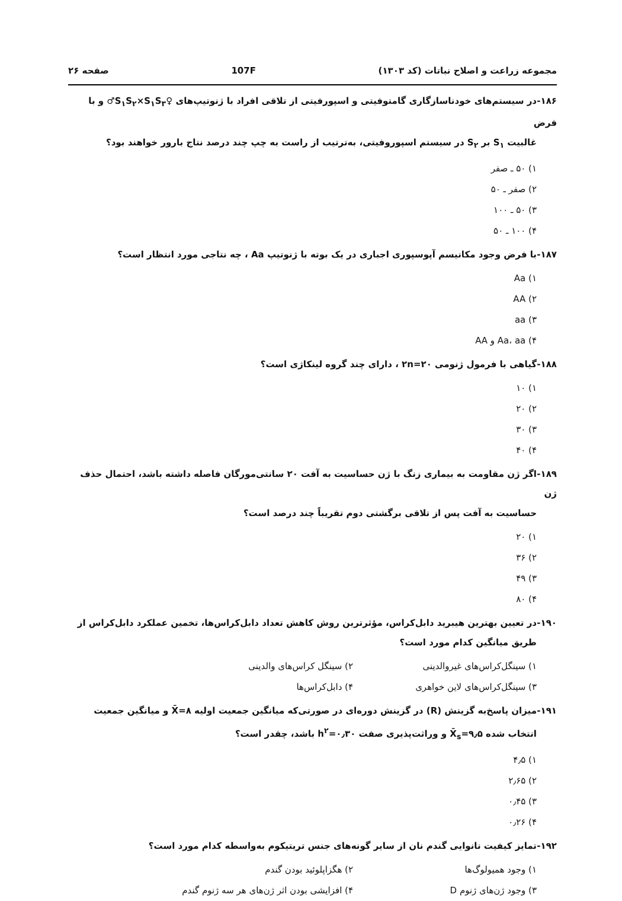مجموعه زراعت و اصلاح نباتات (کد ۱۳۰۳) 107F صفحه ۲۶
۱۸۶- در سیستم‌های خودناسازگاری گامتوفیتی و اسپورفیتی از تلاقی افراد با ژنوتیپ‌های ♀S<sub>۱</sub>S<sub>۲</sub>×S<sub>۱</sub>S<sub>۳</sub>♂ و با فرض
غالبیت S<sub>۱</sub> بر S<sub>۲</sub> در سیستم اسپوروفیتی، به‌ترتیب از راست به چپ چند درصد نتاج بارور خواهند بود؟
۱) ۵۰ ـ صفر
۲) صفر ـ ۵۰
۳) ۵۰ ـ ۱۰۰
۴) ۱۰۰ ـ ۵۰
۱۸۷- با فرض وجود مکانیسم آپوسپوری اجباری در یک بوته با ژنوتیپ Aa ، چه نتاجی مورد انتظار است؟
۱) Aa
۲) AA
۳) aa
۴) Aa، aa و AA
۱۸۸- گیاهی با فرمول ژنومی ۲n=۲۰ ، دارای چند گروه لینکاژی است؟
۱) ۱۰
۲) ۲۰
۳) ۳۰
۴) ۴۰
۱۸۹- اگر ژن مقاومت به بیماری زنگ با ژن حساسیت به آفت ۲۰ سانتی‌مورگان فاصله داشته باشد، احتمال حذف ژن
حساسیت به آفت پس از تلاقی برگشتی دوم تقریباً چند درصد است؟
۱) ۲۰
۲) ۳۶
۳) ۴۹
۴) ۸۰
۱۹۰- در تعیین بهترین هیبرید دابل‌کراس، مؤثرترین روش کاهش تعداد دابل‌کراس‌ها، تخمین عملکرد دابل‌کراس از
طریق میانگین کدام مورد است؟
۱) سینگل‌کراس‌های غیروالدینی ۲) سینگل کراس‌های والدینی
۳) سینگل‌کراس‌های لاین خواهری ۴) دابل‌کراس‌ها
۱۹۱- میزان پاسخ‌به گزینش (R) در گزینش دوره‌ای در صورتی‌که میانگین جمعیت اولیه X̄=۸ و میانگین جمعیت
انتخاب شده X̄<sub>s</sub>=۹٫۵ و وراثت‌پذیری صفت h<sup>۲</sup>=۰٫۳۰ باشد، چقدر است؟
۱) ۴٫۵
۲) ۲٫۶۵
۳) ۰٫۴۵
۴) ۰٫۲۶
۱۹۲- تمایز کیفیت نانوایی گندم نان از سایر گونه‌های جنس تریتیکوم به‌واسطه کدام مورد است؟
۱) وجود همیولوگ‌ها ۲) هگزاپلوئید بودن گندم
۳) وجود ژن‌های ژنوم D ۴) افزایشی بودن اثر ژن‌های هر سه ژنوم گندم